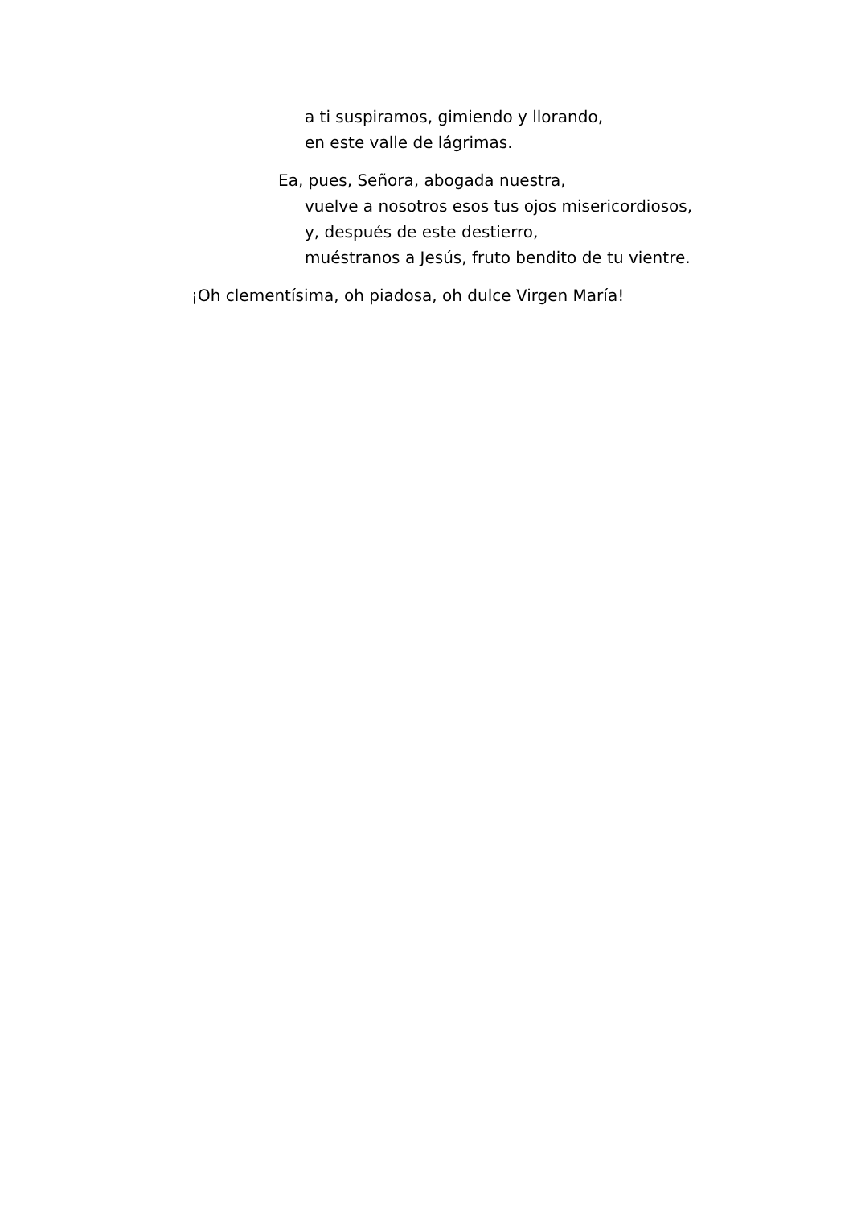a ti suspiramos, gimiendo y llorando,
en este valle de lágrimas.
Ea, pues, Señora, abogada nuestra,
vuelve a nosotros esos tus ojos misericordiosos,
y, después de este destierro,
muéstranos a Jesús, fruto bendito de tu vientre.
¡Oh clementísima, oh piadosa, oh dulce Virgen María!